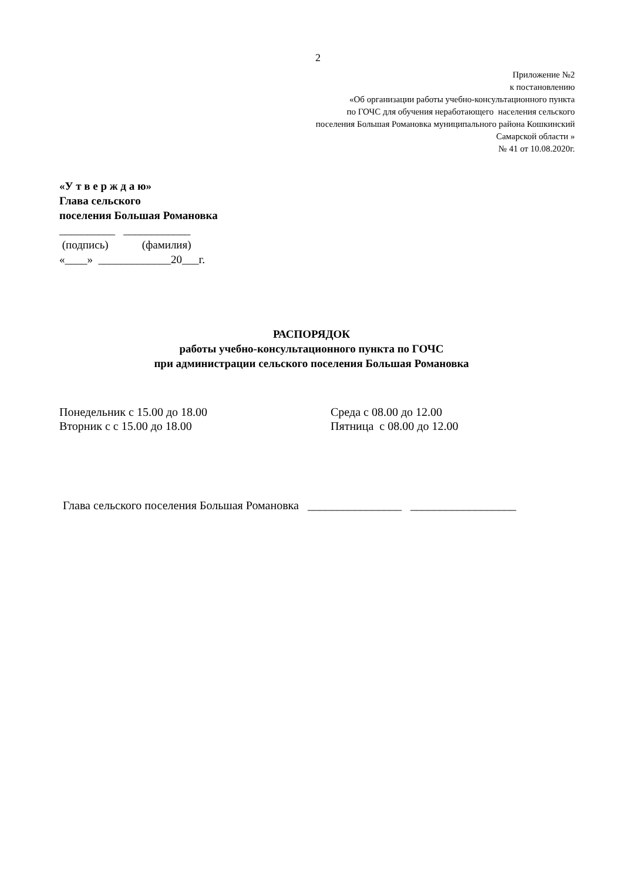2
Приложение №2
к постановлению
«Об организации работы учебно-консультационного пункта
по ГОЧС для обучения неработающего населения сельского
поселения Большая Романовка муниципального района Кошкинский
Самарской области »
№ 41 от 10.08.2020г.
«У т в е р ж д а ю»
Глава сельского
поселения Большая Романовка
__________ ____________
(подпись) (фамилия)
«____» _____________20___г.
РАСПОРЯДОК
работы учебно-консультационного пункта по ГОЧС
при администрации сельского поселения Большая Романовка
Понедельник с 15.00 до 18.00
Вторник с с 15.00 до 18.00
Среда с 08.00 до 12.00
Пятница с 08.00 до 12.00
Глава сельского поселения Большая Романовка ________________ __________________